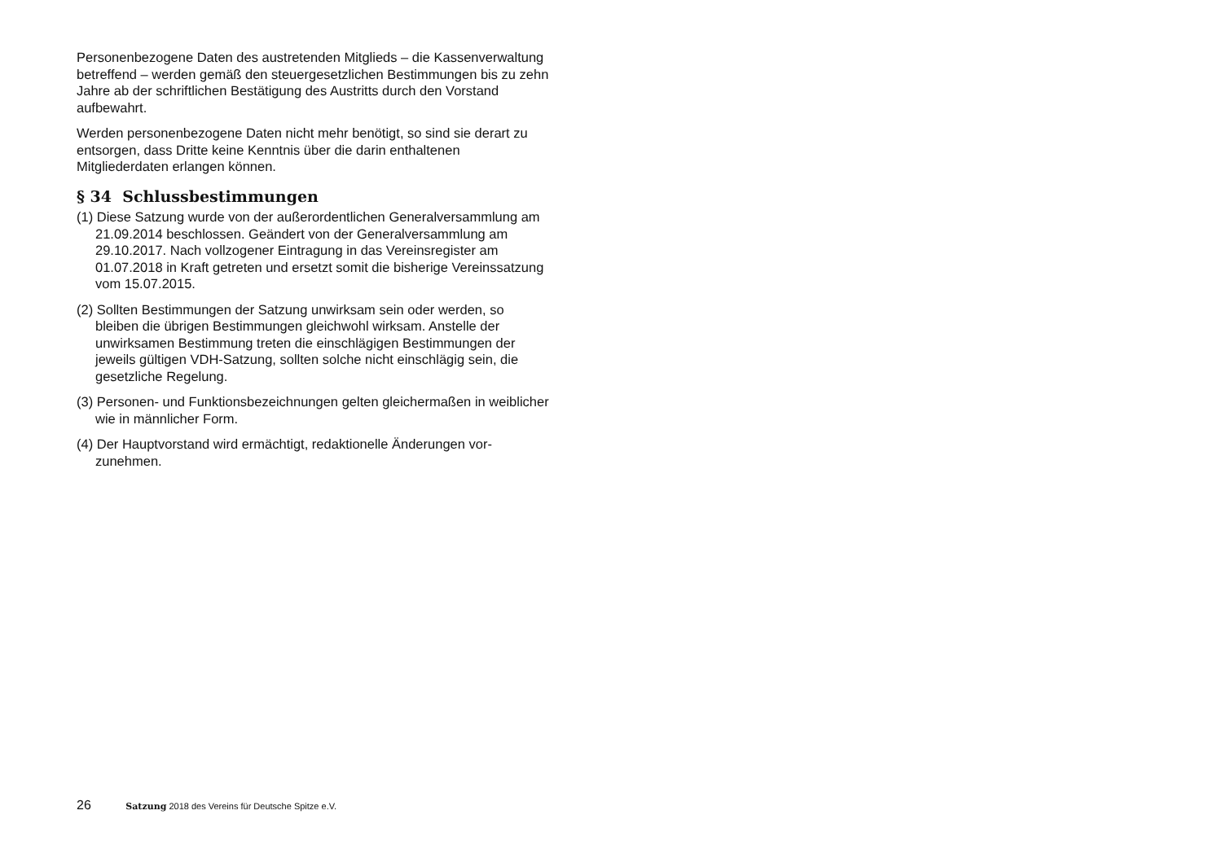Personenbezogene Daten des austretenden Mitglieds – die Kassen­verwaltung betreffend – werden gemäß den steuergesetzlichen Bestim­mungen bis zu zehn Jahre ab der schriftlichen Bestätigung des Austritts durch den Vorstand aufbewahrt.
Werden personenbezogene Daten nicht mehr benötigt, so sind sie derart zu entsorgen, dass Dritte keine Kenntnis über die darin enthaltenen Mitgliederdaten erlangen können.
§ 34 Schlussbestimmungen
(1) Diese Satzung wurde von der außerordentlichen Generalversammlung am 21.09.2014 beschlossen. Geändert von der Generalversammlung am 29.10.2017. Nach vollzogener Eintragung in das Vereinsregister am 01.07.2018 in Kraft getreten und ersetzt somit die bisherige Vereins­satzung vom 15.07.2015.
(2) Sollten Bestimmungen der Satzung unwirksam sein oder werden, so bleiben die übrigen Bestimmungen gleichwohl wirksam. Anstelle der unwirksamen Bestimmung treten die einschlägigen Bestimmungen der jeweils gültigen VDH-Satzung, sollten solche nicht einschlägig sein, die gesetzliche Regelung.
(3) Personen- und Funktionsbezeichnungen gelten gleichermaßen in weib­licher wie in männlicher Form.
(4) Der Hauptvorstand wird ermächtigt, redaktionelle Änderungen vor­zunehmen.
26 Satzung 2018 des Vereins für Deutsche Spitze e.V.